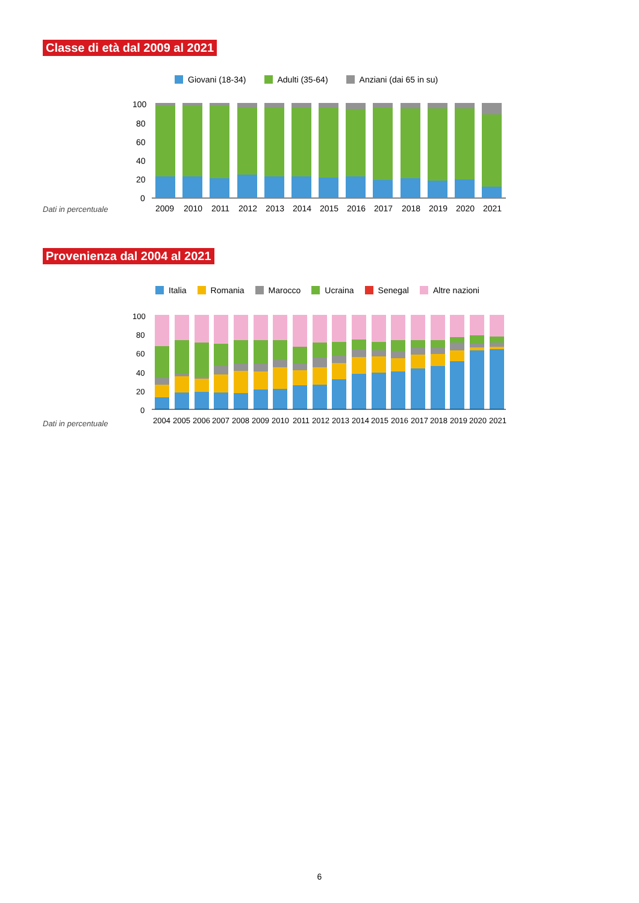Classe di età dal 2009 al 2021
Giovani (18-34) Adulti (35-64) Anziani (dai 65 in su)
100
80
60
40
20
0
2009
2010
2011
2012
2013
2014
2015
2016
2017
2018
2019
2020
2021
Dati in percentuale
Provenienza dal 2004 al 2021
Italia Romania Marocco Ucraina Senegal Altre nazioni
100
80
60
40
20
0
2004
2005
2006
2007
2008
2009
2010
2011
2012
2013
2014
2015
2016
2017
2018
2019
2020
2021
Dati in percentuale
6